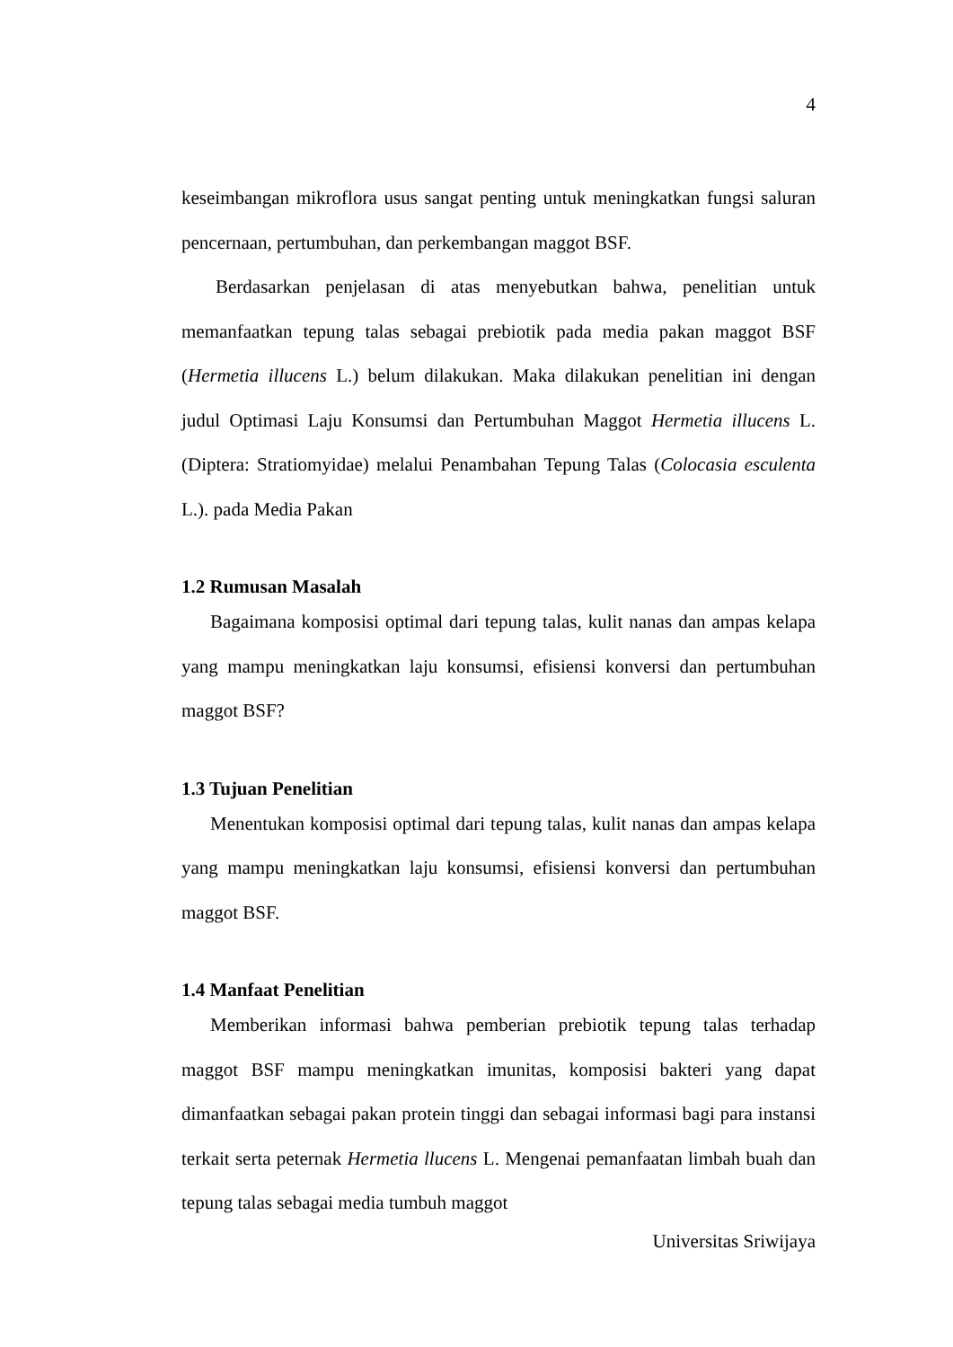4
keseimbangan mikroflora usus sangat penting untuk meningkatkan fungsi saluran pencernaan, pertumbuhan, dan perkembangan maggot BSF.
Berdasarkan penjelasan di atas menyebutkan bahwa, penelitian untuk memanfaatkan tepung talas sebagai prebiotik pada media pakan maggot BSF (Hermetia illucens L.) belum dilakukan. Maka dilakukan penelitian ini dengan judul Optimasi Laju Konsumsi dan Pertumbuhan Maggot Hermetia illucens L. (Diptera: Stratiomyidae) melalui Penambahan Tepung Talas (Colocasia esculenta L.). pada Media Pakan
1.2 Rumusan Masalah
Bagaimana komposisi optimal dari tepung talas, kulit nanas dan ampas kelapa yang mampu meningkatkan laju konsumsi, efisiensi konversi dan pertumbuhan maggot BSF?
1.3 Tujuan Penelitian
Menentukan komposisi optimal dari tepung talas, kulit nanas dan ampas kelapa yang mampu meningkatkan laju konsumsi, efisiensi konversi dan pertumbuhan maggot BSF.
1.4 Manfaat Penelitian
Memberikan informasi bahwa pemberian prebiotik tepung talas terhadap maggot BSF mampu meningkatkan imunitas, komposisi bakteri yang dapat dimanfaatkan sebagai pakan protein tinggi dan sebagai informasi bagi para instansi terkait serta peternak Hermetia llucens L. Mengenai pemanfaatan limbah buah dan tepung talas sebagai media tumbuh maggot
Universitas Sriwijaya